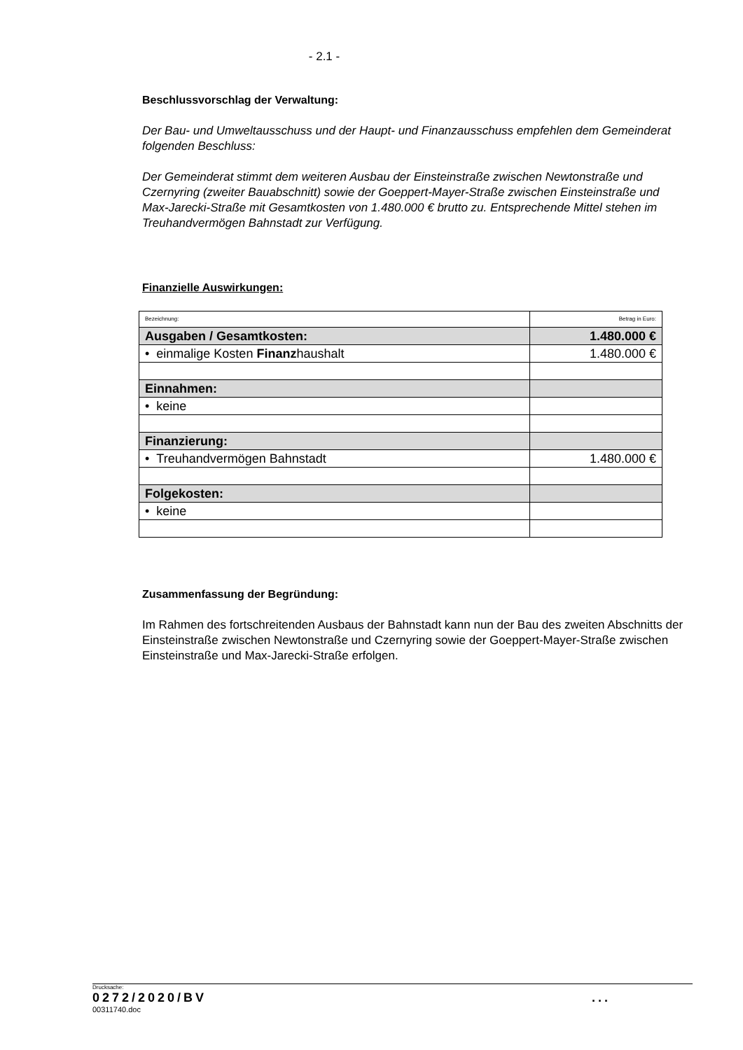- 2.1 -
Beschlussvorschlag der Verwaltung:
Der Bau- und Umweltausschuss und der Haupt- und Finanzausschuss empfehlen dem Gemeinderat folgenden Beschluss:
Der Gemeinderat stimmt dem weiteren Ausbau der Einsteinstraße zwischen Newtonstraße und Czernyring (zweiter Bauabschnitt) sowie der Goeppert-Mayer-Straße zwischen Einsteinstraße und Max-Jarecki-Straße mit Gesamtkosten von 1.480.000 € brutto zu. Entsprechende Mittel stehen im Treuhandvermögen Bahnstadt zur Verfügung.
Finanzielle Auswirkungen:
| Bezeichnung: | Betrag in Euro: |
| Ausgaben / Gesamtkosten: | 1.480.000 € |
| • einmalige Kosten Finanz haushalt | 1.480.000 € |
| Einnahmen: | |
| • keine | |
| Finanzierung: | |
| • Treuhandvermögen Bahnstadt | 1.480.000 € |
| Folgekosten: | |
| • keine | |
Zusammenfassung der Begründung:
Im Rahmen des fortschreitenden Ausbaus der Bahnstadt kann nun der Bau des zweiten Abschnitts der Einsteinstraße zwischen Newtonstraße und Czernyring sowie der Goeppert-Mayer-Straße zwischen Einsteinstraße und Max-Jarecki-Straße erfolgen.
Drucksache:
0272/2020/BV ...
00311740.doc